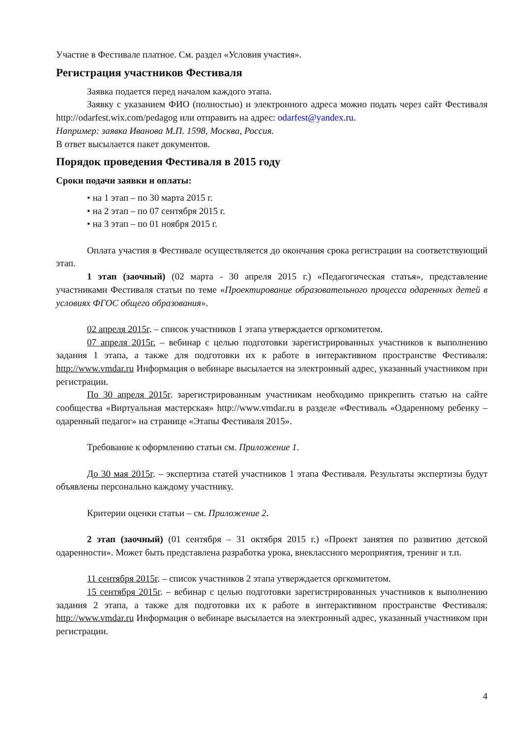Участие в Фестивале платное. См. раздел «Условия участия».
Регистрация участников Фестиваля
Заявка подается перед началом каждого этапа.
Заявку с указанием ФИО (полностью) и электронного адреса можно подать через сайт Фестиваля http://odarfest.wix.com/pedagog или отправить на адрес: odarfest@yandex.ru.
Например: заявка Иванова М.П. 1598, Москва, Россия.
В ответ высылается пакет документов.
Порядок проведения Фестиваля в 2015 году
Сроки подачи заявки и оплаты:
• на 1 этап – по 30 марта 2015 г.
• на 2 этап – по 07 сентября 2015 г.
• на 3 этап – по 01 ноября 2015 г.
Оплата участия в Фестивале осуществляется до окончания срока регистрации на соответствующий этап.
1 этап (заочный) (02 марта - 30 апреля 2015 г.) «Педагогическая статья», представление участниками Фестиваля статьи по теме «Проектирование образовательного процесса одаренных детей в условиях ФГОС общего образования».
02 апреля 2015г. – список участников 1 этапа утверждается оргкомитетом.
07 апреля 2015г. – вебинар с целью подготовки зарегистрированных участников к выполнению задания 1 этапа, а также для подготовки их к работе в интерактивном пространстве Фестиваля: http://www.vmdar.ru Информация о вебинаре высылается на электронный адрес, указанный участником при регистрации.
По 30 апреля 2015г. зарегистрированным участникам необходимо прикрепить статью на сайте сообщества «Виртуальная мастерская» http://www.vmdar.ru в разделе «Фестиваль «Одаренному ребенку – одаренный педагог» на странице «Этапы Фестиваля 2015».
Требование к оформлению статьи см. Приложение 1.
До 30 мая 2015г. – экспертиза статей участников 1 этапа Фестиваля. Результаты экспертизы будут объявлены персонально каждому участнику.
Критерии оценки статьи – см. Приложение 2.
2 этап (заочный) (01 сентября – 31 октября 2015 г.) «Проект занятия по развитию детской одаренности». Может быть представлена разработка урока, внеклассного мероприятия, тренинг и т.п.
11 сентября 2015г. – список участников 2 этапа утверждается оргкомитетом.
15 сентября 2015г. – вебинар с целью подготовки зарегистрированных участников к выполнению задания 2 этапа, а также для подготовки их к работе в интерактивном пространстве Фестиваля: http://www.vmdar.ru Информация о вебинаре высылается на электронный адрес, указанный участником при регистрации.
4